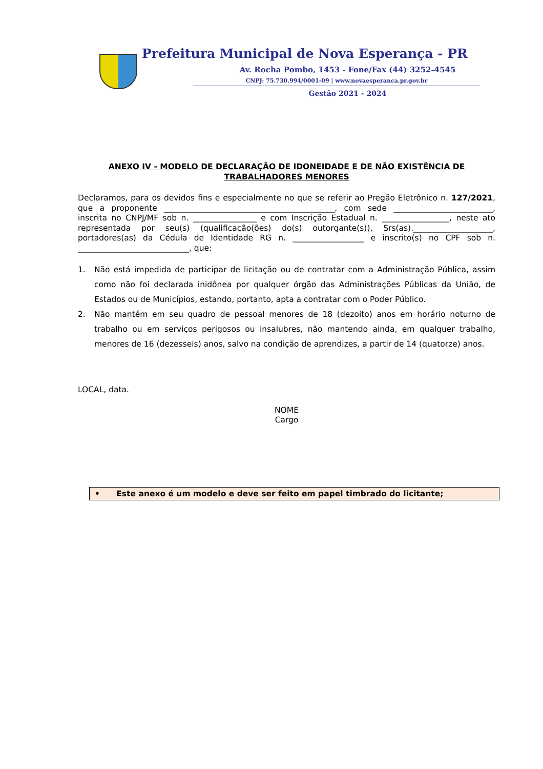Prefeitura Municipal de Nova Esperança - PR
Av. Rocha Pombo, 1453 - Fone/Fax (44) 3252-4545
CNPJ: 75.730.994/0001-09 | www.novaesperanca.pr.gov.br
Gestão 2021 - 2024
ANEXO IV - MODELO DE DECLARAÇÃO DE IDONEIDADE E DE NÃO EXISTÊNCIA DE TRABALHADORES MENORES
Declaramos, para os devidos fins e especialmente no que se referir ao Pregão Eletrônico n. 127/2021, que a proponente ___________________________________________, com sede _________________________, inscrita no CNPJ/MF sob n. ________________ e com Inscrição Estadual n. _________________, neste ato representada por seu(s) (qualificação(ões) do(s) outorgante(s)), Srs(as).____________________, portadores(as) da Cédula de Identidade RG n. __________________ e inscrito(s) no CPF sob n. ____________________________, que:
1. Não está impedida de participar de licitação ou de contratar com a Administração Pública, assim como não foi declarada inidônea por qualquer órgão das Administrações Públicas da União, de Estados ou de Municípios, estando, portanto, apta a contratar com o Poder Público.
2. Não mantém em seu quadro de pessoal menores de 18 (dezoito) anos em horário noturno de trabalho ou em serviços perigosos ou insalubres, não mantendo ainda, em qualquer trabalho, menores de 16 (dezesseis) anos, salvo na condição de aprendizes, a partir de 14 (quatorze) anos.
LOCAL, data.
NOME
Cargo
• Este anexo é um modelo e deve ser feito em papel timbrado do licitante;